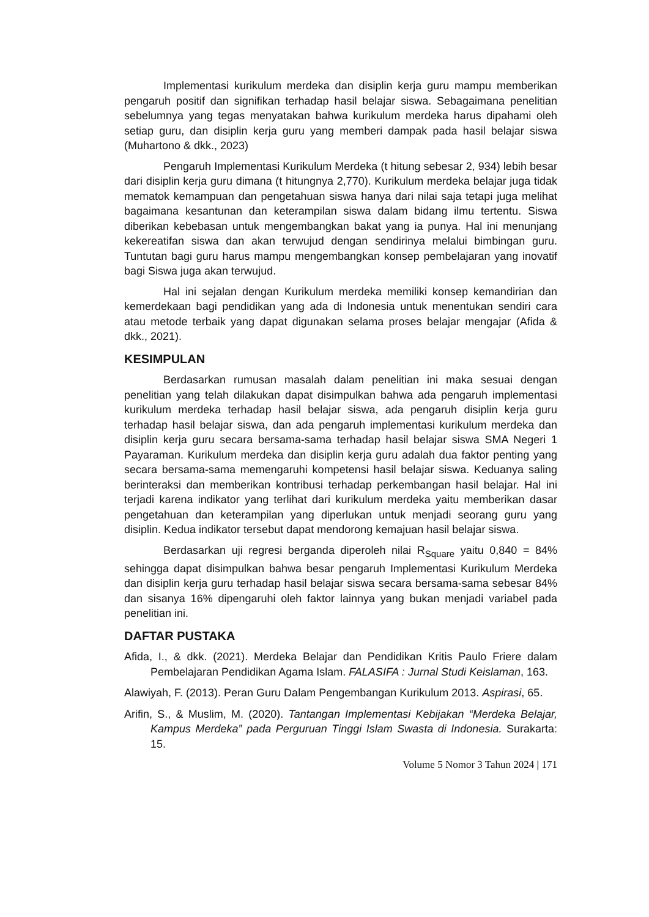Implementasi kurikulum merdeka dan disiplin kerja guru mampu memberikan pengaruh positif dan signifikan terhadap hasil belajar siswa. Sebagaimana penelitian sebelumnya yang tegas menyatakan bahwa kurikulum merdeka harus dipahami oleh setiap guru, dan disiplin kerja guru yang memberi dampak pada hasil belajar siswa (Muhartono & dkk., 2023)
Pengaruh Implementasi Kurikulum Merdeka (t hitung sebesar 2, 934) lebih besar dari disiplin kerja guru dimana (t hitungnya 2,770). Kurikulum merdeka belajar juga tidak mematok kemampuan dan pengetahuan siswa hanya dari nilai saja tetapi juga melihat bagaimana kesantunan dan keterampilan siswa dalam bidang ilmu tertentu. Siswa diberikan kebebasan untuk mengembangkan bakat yang ia punya. Hal ini menunjang kekereatifan siswa dan akan terwujud dengan sendirinya melalui bimbingan guru. Tuntutan bagi guru harus mampu mengembangkan konsep pembelajaran yang inovatif bagi Siswa juga akan terwujud.
Hal ini sejalan dengan Kurikulum merdeka memiliki konsep kemandirian dan kemerdekaan bagi pendidikan yang ada di Indonesia untuk menentukan sendiri cara atau metode terbaik yang dapat digunakan selama proses belajar mengajar (Afida & dkk., 2021).
KESIMPULAN
Berdasarkan rumusan masalah dalam penelitian ini maka sesuai dengan penelitian yang telah dilakukan dapat disimpulkan bahwa ada pengaruh implementasi kurikulum merdeka terhadap hasil belajar siswa, ada pengaruh disiplin kerja guru terhadap hasil belajar siswa, dan ada pengaruh implementasi kurikulum merdeka dan disiplin kerja guru secara bersama-sama terhadap hasil belajar siswa SMA Negeri 1 Payaraman. Kurikulum merdeka dan disiplin kerja guru adalah dua faktor penting yang secara bersama-sama memengaruhi kompetensi hasil belajar siswa. Keduanya saling berinteraksi dan memberikan kontribusi terhadap perkembangan hasil belajar. Hal ini terjadi karena indikator yang terlihat dari kurikulum merdeka yaitu memberikan dasar pengetahuan dan keterampilan yang diperlukan untuk menjadi seorang guru yang disiplin. Kedua indikator tersebut dapat mendorong kemajuan hasil belajar siswa.
Berdasarkan uji regresi berganda diperoleh nilai R<sub>Square</sub> yaitu 0,840 = 84% sehingga dapat disimpulkan bahwa besar pengaruh Implementasi Kurikulum Merdeka dan disiplin kerja guru terhadap hasil belajar siswa secara bersama-sama sebesar 84% dan sisanya 16% dipengaruhi oleh faktor lainnya yang bukan menjadi variabel pada penelitian ini.
DAFTAR PUSTAKA
Afida, I., & dkk. (2021). Merdeka Belajar dan Pendidikan Kritis Paulo Friere dalam Pembelajaran Pendidikan Agama Islam. FALASIFA : Jurnal Studi Keislaman, 163.
Alawiyah, F. (2013). Peran Guru Dalam Pengembangan Kurikulum 2013. Aspirasi, 65.
Arifin, S., & Muslim, M. (2020). Tantangan Implementasi Kebijakan “Merdeka Belajar, Kampus Merdeka” pada Perguruan Tinggi Islam Swasta di Indonesia. Surakarta: 15.
Volume 5 Nomor 3 Tahun 2024 | 171